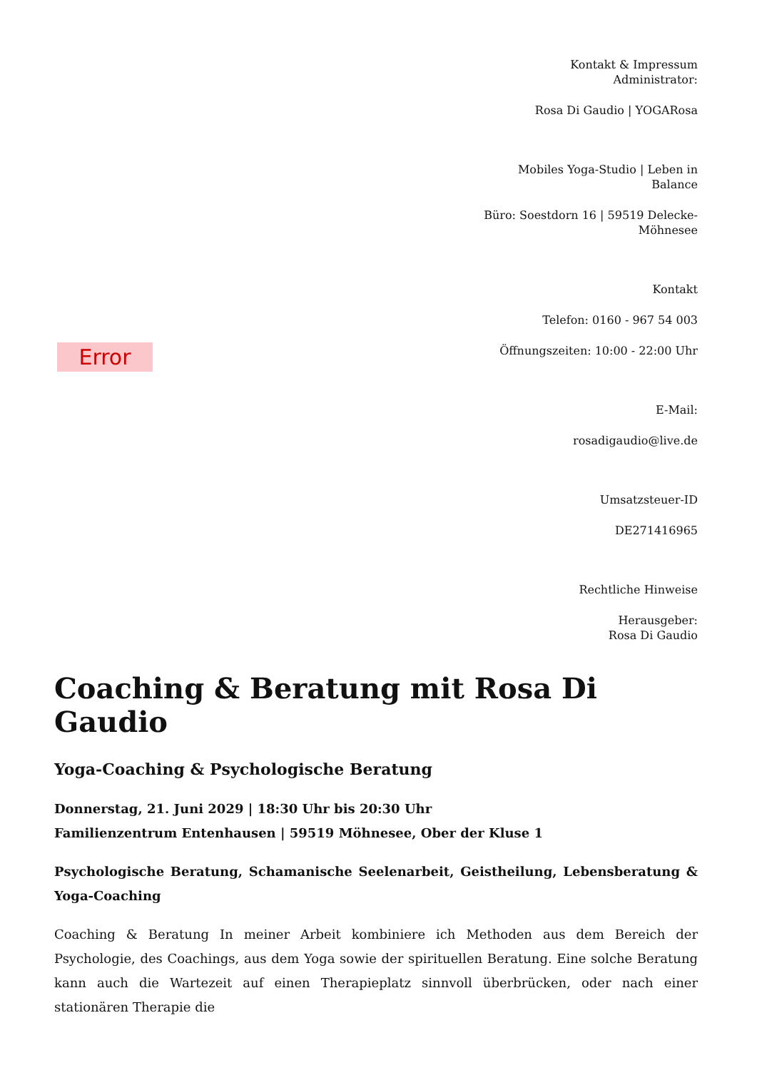Error
Kontakt & Impressum
Administrator:
Rosa Di Gaudio | YOGARosa
Mobiles Yoga-Studio | Leben in Balance
Büro: Soestdorn 16 | 59519 Delecke-Möhnesee
Kontakt
Telefon: 0160 - 967 54 003
Öffnungszeiten: 10:00 - 22:00 Uhr
E-Mail:
rosadigaudio@live.de
Umsatzsteuer-ID
DE271416965
Rechtliche Hinweise
Herausgeber:
Rosa Di Gaudio
Coaching & Beratung mit Rosa Di Gaudio
Yoga-Coaching & Psychologische Beratung
Donnerstag, 21. Juni 2029 | 18:30 Uhr bis 20:30 Uhr
Familienzentrum Entenhausen | 59519 Möhnesee, Ober der Kluse 1
Psychologische Beratung, Schamanische Seelenarbeit, Geistheilung, Lebensberatung & Yoga-Coaching
Coaching & Beratung In meiner Arbeit kombiniere ich Methoden aus dem Bereich der Psychologie, des Coachings, aus dem Yoga sowie der spirituellen Beratung. Eine solche Beratung kann auch die Wartezeit auf einen Therapieplatz sinnvoll überbrücken, oder nach einer stationären Therapie die